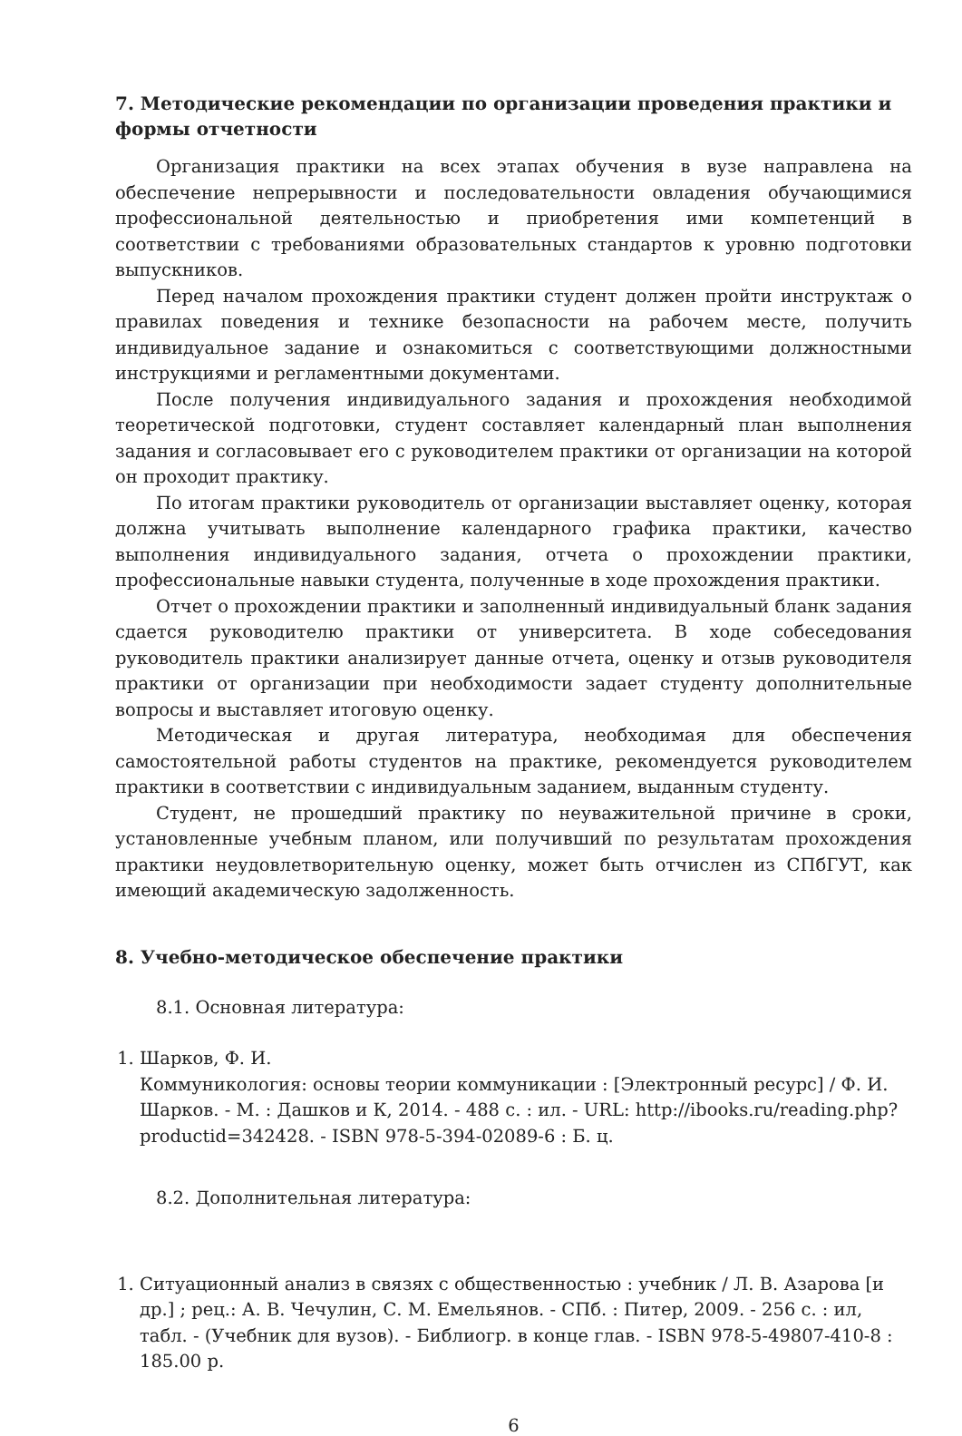7. Методические рекомендации по организации проведения практики и формы отчетности
Организация практики на всех этапах обучения в вузе направлена на обеспечение непрерывности и последовательности овладения обучающимися профессиональной деятельностью и приобретения ими компетенций в соответствии с требованиями образовательных стандартов к уровню подготовки выпускников.
Перед началом прохождения практики студент должен пройти инструктаж о правилах поведения и технике безопасности на рабочем месте, получить индивидуальное задание и ознакомиться с соответствующими должностными инструкциями и регламентными документами.
После получения индивидуального задания и прохождения необходимой теоретической подготовки, студент составляет календарный план выполнения задания и согласовывает его с руководителем практики от организации на которой он проходит практику.
По итогам практики руководитель от организации выставляет оценку, которая должна учитывать выполнение календарного графика практики, качество выполнения индивидуального задания, отчета о прохождении практики, профессиональные навыки студента, полученные в ходе прохождения практики.
Отчет о прохождении практики и заполненный индивидуальный бланк задания сдается руководителю практики от университета. В ходе собеседования руководитель практики анализирует данные отчета, оценку и отзыв руководителя практики от организации при необходимости задает студенту дополнительные вопросы и выставляет итоговую оценку.
Методическая и другая литература, необходимая для обеспечения самостоятельной работы студентов на практике, рекомендуется руководителем практики в соответствии с индивидуальным заданием, выданным студенту.
Студент, не прошедший практику по неуважительной причине в сроки, установленные учебным планом, или получивший по результатам прохождения практики неудовлетворительную оценку, может быть отчислен из СПбГУТ, как имеющий академическую задолженность.
8. Учебно-методическое обеспечение практики
8.1. Основная литература:
1. Шарков, Ф. И.
Коммуникология: основы теории коммуникации : [Электронный ресурс] / Ф. И. Шарков. - М. : Дашков и К, 2014. - 488 с. : ил. - URL: http://ibooks.ru/reading.php?productid=342428. - ISBN 978-5-394-02089-6 : Б. ц.
8.2. Дополнительная литература:
1. Ситуационный анализ в связях с общественностью : учебник / Л. В. Азарова [и др.] ; рец.: А. В. Чечулин, С. М. Емельянов. - СПб. : Питер, 2009. - 256 с. : ил, табл. - (Учебник для вузов). - Библиогр. в конце глав. - ISBN 978-5-49807-410-8 : 185.00 р.
6